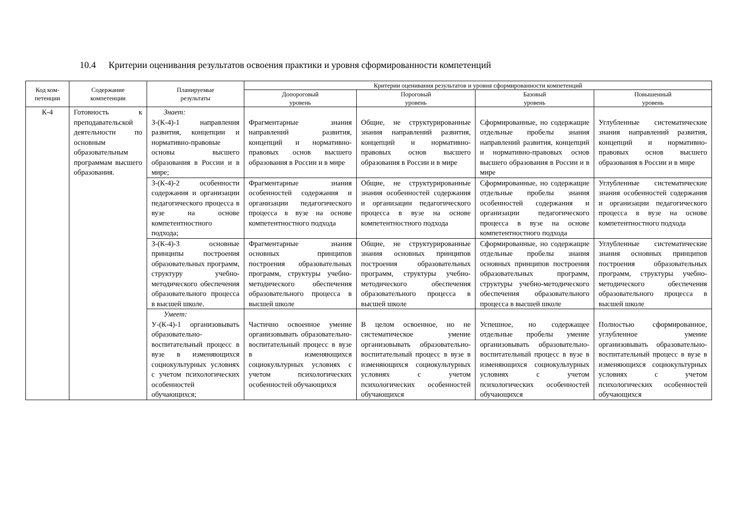10.4 Критерии оценивания результатов освоения практики и уровня сформированности компетенций
| Код ком- петенции | Содержание компетенции | Планируемые результаты | Критерии оценивания результатов и уровня сформированности компетенций | | | |
| --- | --- | --- | --- | --- | --- | --- |
| | | | Допороговый уровень | Пороговый уровень | Базовый уровень | Повышенный уровень |
| К-4 | Готовность к преподавательской деятельности по основным образовательным программам высшего образования. | Знает: З-(К-4)-1 направления развития, концепции и нормативно-правовые основы высшего образования в России и в мире; | Фрагментарные знания направлений развития, концепций и нормативно-правовых основ высшего образования в России и в мире | Общие, не структурированные знания направлений развития, концепций и нормативно-правовых основ высшего образования в России и в мире | Сформированные, но содержащие отдельные пробелы знания направлений развития, концепций и нормативно-правовых основ высшего образования в России и в мире | Углубленные систематические знания направлений развития, концепций и нормативно-правовых основ высшего образования в России и в мире |
| | | З-(К-4)-2 особенности содержания и организации педагогического процесса в вузе на основе компетентностного подхода; | Фрагментарные знания особенностей содержания и организации педагогического процесса в вузе на основе компетентностного подхода | Общие, не структурированные знания особенностей содержания и организации педагогического процесса в вузе на основе компетентностного подхода | Сформированные, но содержащие отдельные пробелы знания особенностей содержания и организации педагогического процесса в вузе на основе компетентностного подхода | Углубленные систематические знания особенностей содержания и организации педагогического процесса в вузе на основе компетентностного подхода |
| | | З-(К-4)-3 основные принципы построения образовательных программ, структуру учебно-методического обеспечения образовательного процесса в высшей школе. | Фрагментарные знания основных принципов построения образовательных программ, структуры учебно-методического обеспечения образовательного процесса в высшей школе | Общие, не структурированные знания основных принципов построения образовательных программ, структуры учебно-методического обеспечения образовательного процесса в высшей школе | Сформированные, но содержащие отдельные пробелы знания основных принципов построения образовательных программ, структуры учебно-методического обеспечения образовательного процесса в высшей школе | Углубленные систематические знания основных принципов построения образовательных программ, структуры учебно-методического обеспечения образовательного процесса в высшей школе |
| | | Умеет: У-(К-4)-1 организовывать образовательно-воспитательный процесс в вузе в изменяющихся социокультурных условиях с учетом психологических особенностей обучающихся; | Частично освоенное умение организовывать образовательно-воспитательный процесс в вузе в изменяющихся социокультурных условиях с учетом психологических особенностей обучающихся | В целом освоенное, но не систематическое умение организовывать образовательно-воспитательный процесс в вузе в изменяющихся социокультурных условиях с учетом психологических особенностей обучающихся | Успешное, но содержащее отдельные пробелы умение организовывать образовательно-воспитательный процесс в вузе в изменяющихся социокультурных условиях с учетом психологических особенностей обучающихся | Полностью сформированное, углубленное умение организовывать образовательно-воспитательный процесс в вузе в изменяющихся социокультурных условиях с учетом психологических особенностей обучающихся |